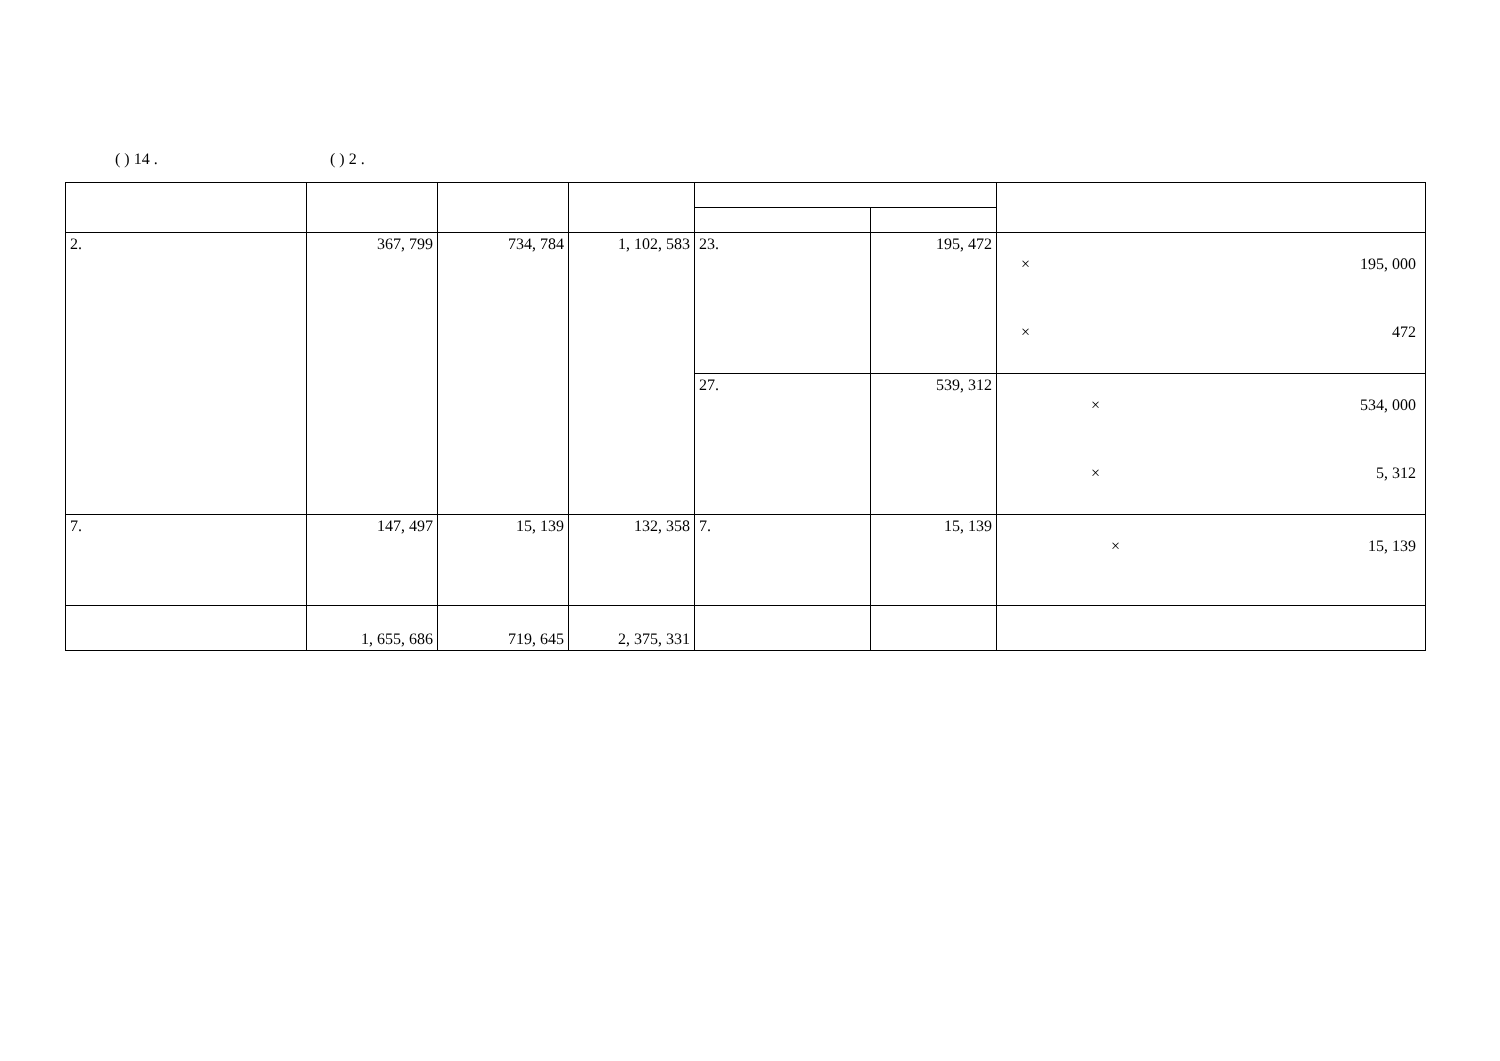( ) 14 . ( ) 2 .
| 2. | 367, 799 | 734, 784 | 1, 102, 583 | 23. | 195, 472 | × 195, 000 × 472 |
| | | | | 27. | 539, 312 | × 534, 000 × 5, 312 |
| 7. | 147, 497 | 15, 139 | 132, 358 | 7. | 15, 139 | × 15, 139 |
| | 1, 655, 686 | 719, 645 | 2, 375, 331 | | | |